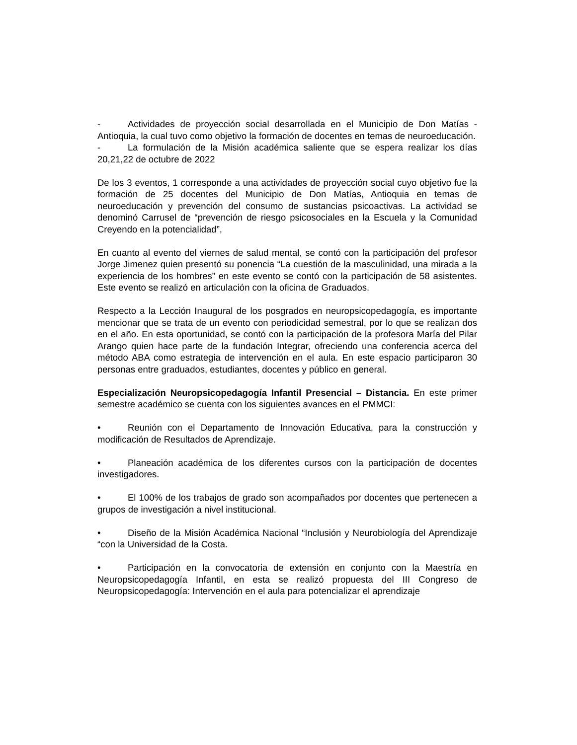- Actividades de proyección social desarrollada en el Municipio de Don Matías - Antioquia, la cual tuvo como objetivo la formación de docentes en temas de neuroeducación.
- La formulación de la Misión académica saliente que se espera realizar los días 20,21,22 de octubre de 2022
De los 3 eventos, 1 corresponde a una actividades de proyección social cuyo objetivo fue la formación de 25 docentes del Municipio de Don Matías, Antioquia en temas de neuroeducación y prevención del consumo de sustancias psicoactivas. La actividad se denominó Carrusel de “prevención de riesgo psicosociales en la Escuela y la Comunidad Creyendo en la potencialidad”,
En cuanto al evento del viernes de salud mental, se contó con la participación del profesor Jorge Jimenez quien presentó su ponencia “La cuestión de la masculinidad, una mirada a la experiencia de los hombres” en este evento se contó con la participación de 58 asistentes. Este evento se realizó en articulación con la oficina de Graduados.
Respecto a la Lección Inaugural de los posgrados en neuropsicopedagogía, es importante mencionar que se trata de un evento con periodicidad semestral, por lo que se realizan dos en el año. En esta oportunidad, se contó con la participación de la profesora María del Pilar Arango quien hace parte de la fundación Integrar, ofreciendo una conferencia acerca del método ABA como estrategia de intervención en el aula. En este espacio participaron 30 personas entre graduados, estudiantes, docentes y público en general.
Especialización Neuropsicopedagogía Infantil Presencial – Distancia. En este primer semestre académico se cuenta con los siguientes avances en el PMMCI:
• Reunión con el Departamento de Innovación Educativa, para la construcción y modificación de Resultados de Aprendizaje.
• Planeación académica de los diferentes cursos con la participación de docentes investigadores.
• El 100% de los trabajos de grado son acompañados por docentes que pertenecen a grupos de investigación a nivel institucional.
• Diseño de la Misión Académica Nacional “Inclusión y Neurobiología del Aprendizaje “con la Universidad de la Costa.
• Participación en la convocatoria de extensión en conjunto con la Maestría en Neuropsicopedagogía Infantil, en esta se realizó propuesta del III Congreso de Neuropsicopedagogía: Intervención en el aula para potencializar el aprendizaje